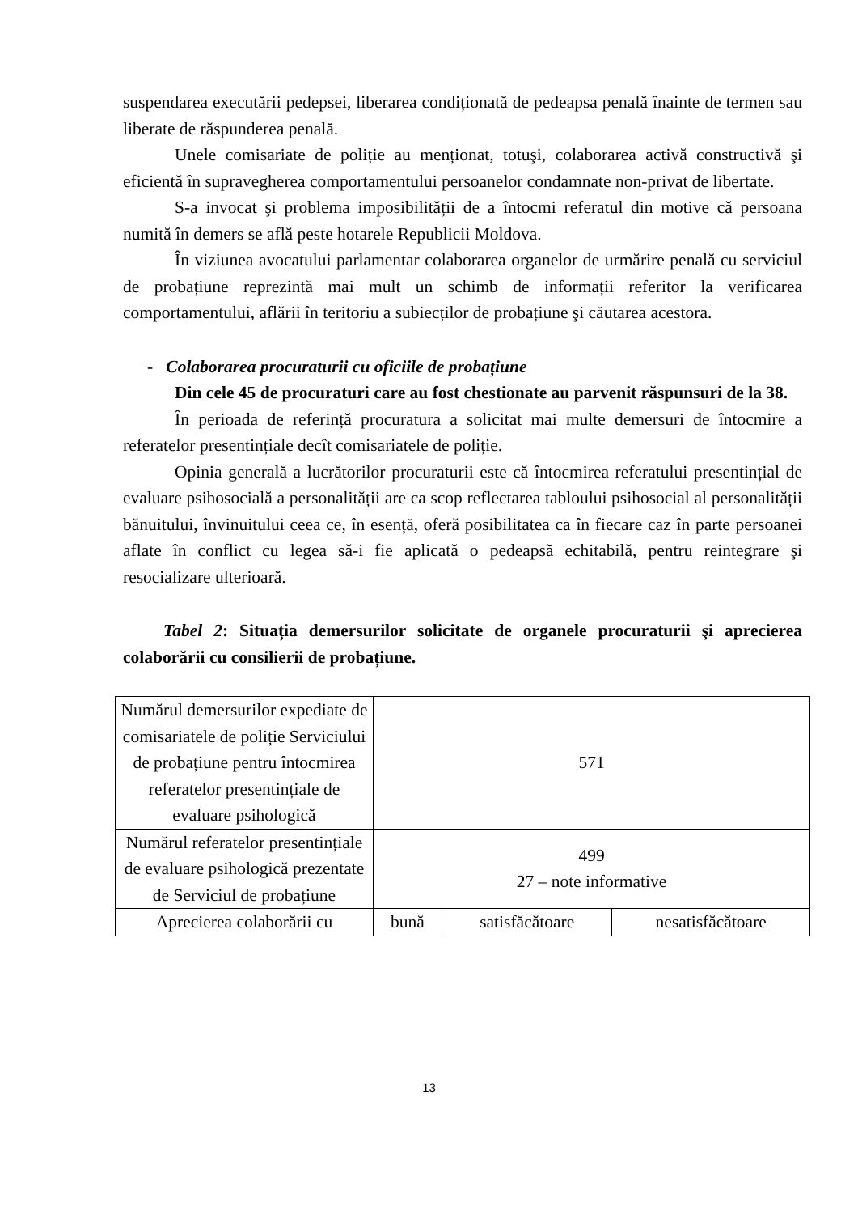suspendarea executării pedepsei, liberarea condiționată de pedeapsa penală înainte de termen sau liberate de răspunderea penală.
Unele comisariate de poliție au menționat, totuşi, colaborarea activă constructivă şi eficientă în supravegherea comportamentului persoanelor condamnate non-privat de libertate.
S-a invocat şi problema imposibilității de a întocmi referatul din motive că persoana numită în demers se află peste hotarele Republicii Moldova.
În viziunea avocatului parlamentar colaborarea organelor de urmărire penală cu serviciul de probațiune reprezintă mai mult un schimb de informații referitor la verificarea comportamentului, aflării în teritoriu a subiecților de probațiune şi căutarea acestora.
- Colaborarea procuraturii cu oficiile de probațiune
Din cele 45 de procuraturi care au fost chestionate au parvenit răspunsuri de la 38.
În perioada de referință procuratura a solicitat mai multe demersuri de întocmire a referatelor presentințiale decît comisariatele de poliție.
Opinia generală a lucrătorilor procuraturii este că întocmirea referatului presentințial de evaluare psihosocială a personalității are ca scop reflectarea tabloului psihosocial al personalității bănuitului, învinuitului ceea ce, în esență, oferă posibilitatea ca în fiecare caz în parte persoanei aflate în conflict cu legea să-i fie aplicată o pedeapsă echitabilă, pentru reintegrare şi resocializare ulterioară.
Tabel 2: Situația demersurilor solicitate de organele procuraturii şi aprecierea colaborării cu consilierii de probațiune.
| Numărul demersurilor expediate de comisariatele de poliție Serviciului de probațiune pentru întocmirea referatelor presentințiale de evaluare psihologică | 571 | | |
| Numărul referatelor presentințiale de evaluare psihologică prezentate de Serviciul de probațiune | 499 27 – note informative | | |
| Aprecierea colaborării cu | bună | satisfăcătoare | nesatisfăcătoare |
13